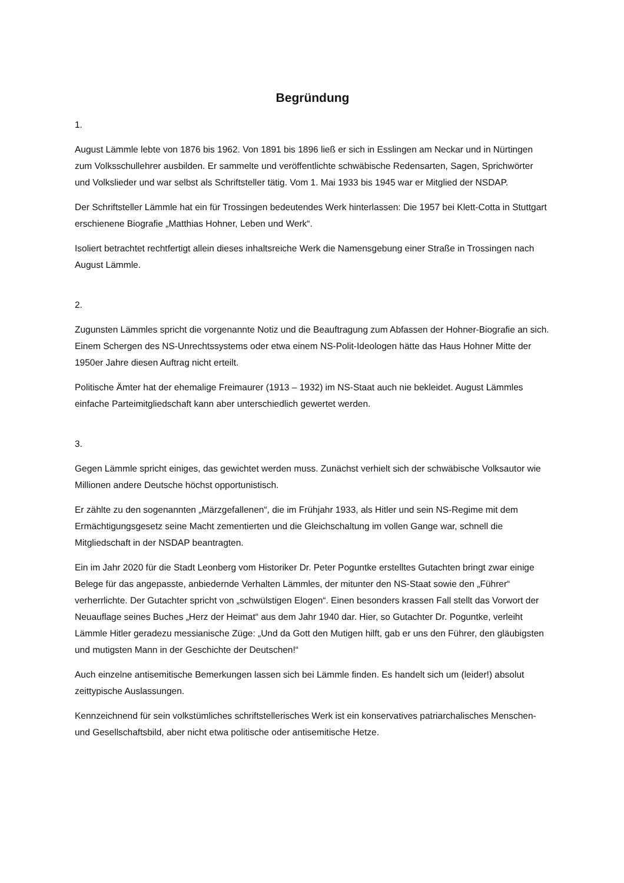Begründung
1.
August Lämmle lebte von 1876 bis 1962. Von 1891 bis 1896 ließ er sich in Esslingen am Neckar und in Nürtingen zum Volksschullehrer ausbilden. Er sammelte und veröffentlichte schwäbische Redensarten, Sagen, Sprichwörter und Volkslieder und war selbst als Schriftsteller tätig. Vom 1. Mai 1933 bis 1945 war er Mitglied der NSDAP.
Der Schriftsteller Lämmle hat ein für Trossingen bedeutendes Werk hinterlassen: Die 1957 bei Klett-Cotta in Stuttgart erschienene Biografie „Matthias Hohner, Leben und Werk“.
Isoliert betrachtet rechtfertigt allein dieses inhaltsreiche Werk die Namensgebung einer Straße in Trossingen nach August Lämmle.
2.
Zugunsten Lämmles spricht die vorgenannte Notiz und die Beauftragung zum Abfassen der Hohner-Biografie an sich. Einem Schergen des NS-Unrechtssystems oder etwa einem NS-Polit-Ideologen hätte das Haus Hohner Mitte der 1950er Jahre diesen Auftrag nicht erteilt.
Politische Ämter hat der ehemalige Freimaurer (1913 – 1932) im NS-Staat auch nie bekleidet. August Lämmles einfache Parteimitgliedschaft kann aber unterschiedlich gewertet werden.
3.
Gegen Lämmle spricht einiges, das gewichtet werden muss. Zunächst verhielt sich der schwäbische Volksautor wie Millionen andere Deutsche höchst opportunistisch.
Er zählte zu den sogenannten „Märzgefallenen“, die im Frühjahr 1933, als Hitler und sein NS-Regime mit dem Ermächtigungsgesetz seine Macht zementierten und die Gleichschaltung im vollen Gange war, schnell die Mitgliedschaft in der NSDAP beantragten.
Ein im Jahr 2020 für die Stadt Leonberg vom Historiker Dr. Peter Poguntke erstelltes Gutachten bringt zwar einige Belege für das angepasste, anbiedernde Verhalten Lämmles, der mitunter den NS-Staat sowie den „Führer“ verherrlichte. Der Gutachter spricht von „schwülstigen Elogen“. Einen besonders krassen Fall stellt das Vorwort der Neuauflage seines Buches „Herz der Heimat“ aus dem Jahr 1940 dar. Hier, so Gutachter Dr. Poguntke, verleiht Lämmle Hitler geradezu messianische Züge: „Und da Gott den Mutigen hilft, gab er uns den Führer, den gläubigsten und mutigsten Mann in der Geschichte der Deutschen!“
Auch einzelne antisemitische Bemerkungen lassen sich bei Lämmle finden. Es handelt sich um (leider!) absolut zeittypische Auslassungen.
Kennzeichnend für sein volkstümliches schriftstellerisches Werk ist ein konservatives patriarchalisches Menschen- und Gesellschaftsbild, aber nicht etwa politische oder antisemitische Hetze.